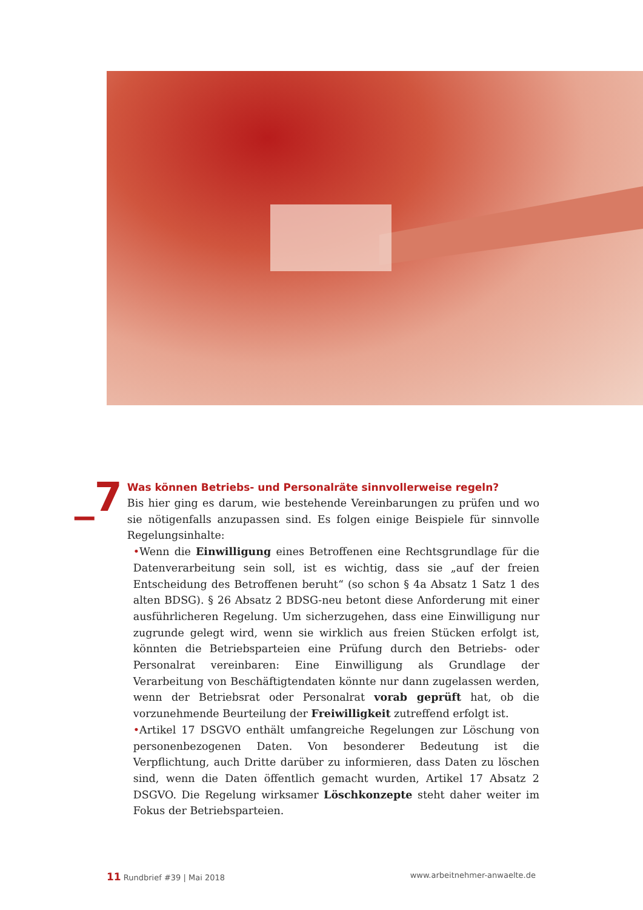_7
Was können Betriebs- und Personalräte sinnvollerweise regeln?
Bis hier ging es darum, wie bestehende Vereinbarungen zu prüfen und wo sie nötigenfalls anzupassen sind. Es folgen einige Beispiele für sinnvolle Regelungsinhalte:
•Wenn die Einwilligung eines Betroffenen eine Rechtsgrundlage für die Datenverarbeitung sein soll, ist es wichtig, dass sie „auf der freien Entscheidung des Betroffenen beruht“ (so schon § 4a Absatz 1 Satz 1 des alten BDSG). § 26 Absatz 2 BDSG-neu betont diese Anforderung mit einer ausführlicheren Regelung. Um sicherzugehen, dass eine Einwilligung nur zugrunde gelegt wird, wenn sie wirklich aus freien Stücken erfolgt ist, könnten die Betriebsparteien eine Prüfung durch den Betriebs- oder Personalrat vereinbaren: Eine Einwilligung als Grundlage der Verarbeitung von Beschäftigtendaten könnte nur dann zugelassen werden, wenn der Betriebsrat oder Personalrat vorab geprüft hat, ob die vorzunehmende Beurteilung der Freiwilligkeit zutreffend erfolgt ist.
•Artikel 17 DSGVO enthält umfangreiche Regelungen zur Löschung von personenbezogenen Daten. Von besonderer Bedeutung ist die Verpflichtung, auch Dritte darüber zu informieren, dass Daten zu löschen sind, wenn die Daten öffentlich gemacht wurden, Artikel 17 Absatz 2 DSGVO. Die Regelung wirksamer Löschkonzepte steht daher weiter im Fokus der Betriebsparteien.
11 Rundbrief #39 | Mai 2018 www.arbeitnehmer-anwaelte.de